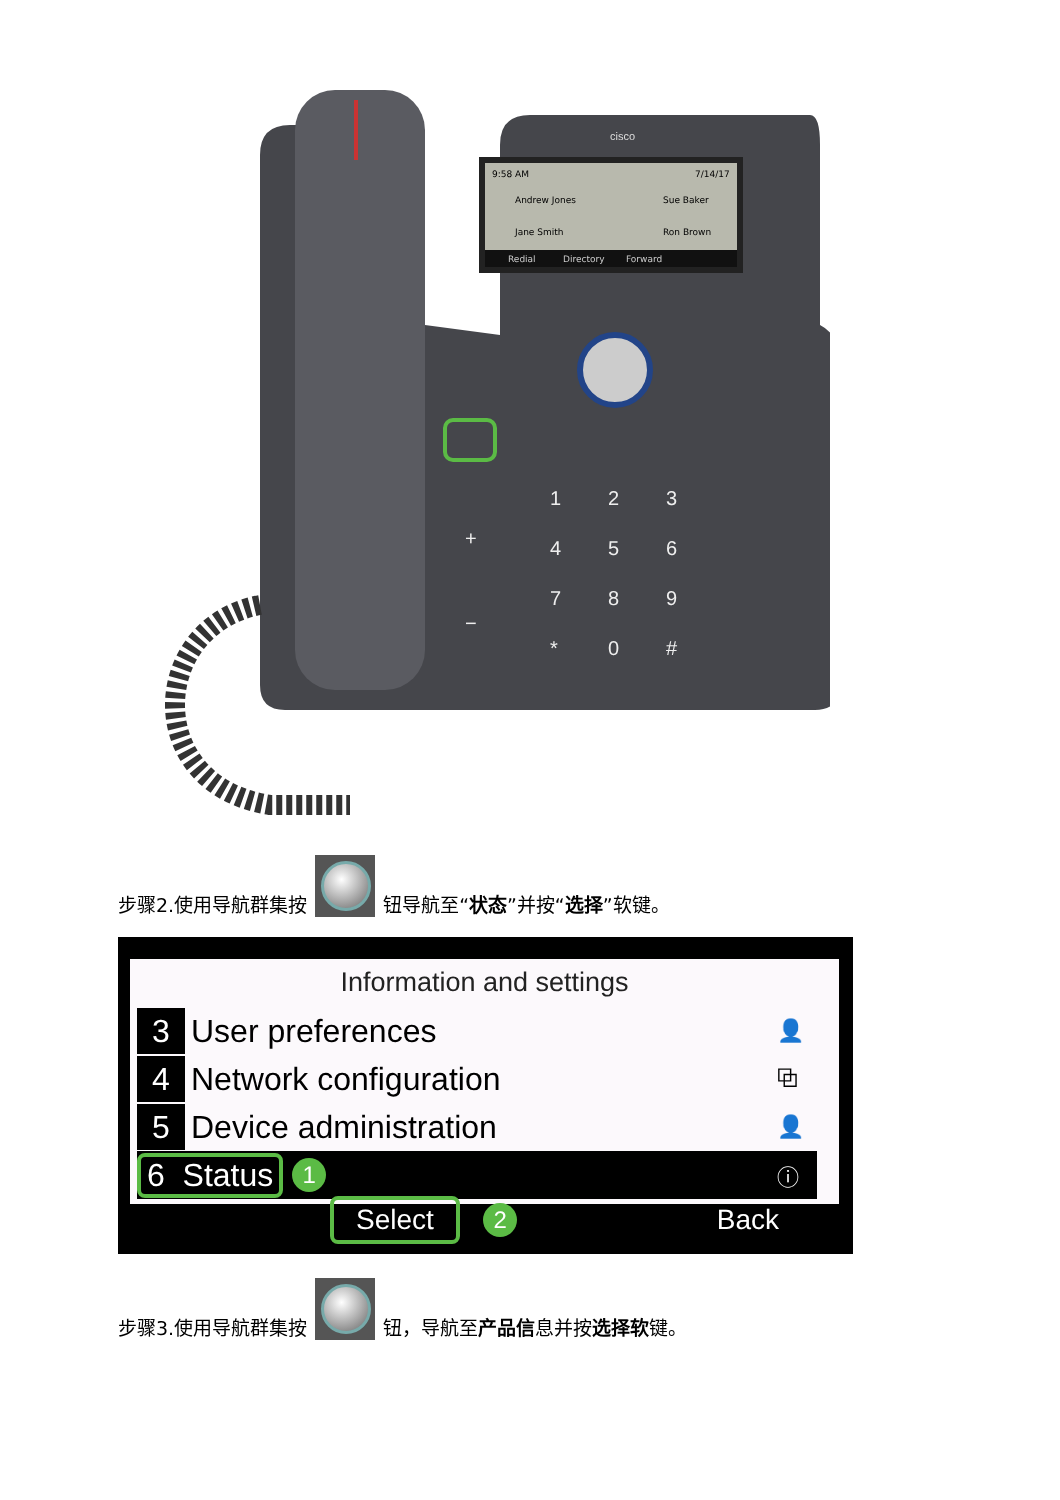cisco
9:58 AM
7/14/17
Andrew Jones
Sue Baker
Jane Smith
Ron Brown
Redial
Directory
Forward
1
2
3
4
5
6
7
8
9
*
0
#
+
−
步骤2.使用导航群集按 钮导航至“状态”并按“选择”软键。
Information and settings
3 User preferences 👤
4 Network configuration ⧉
5 Device administration 👤
6 Status 1 ⓘ
Select 2 Back
步骤3.使用导航群集按 钮，导航至 产品信 息并按 选择软 键。